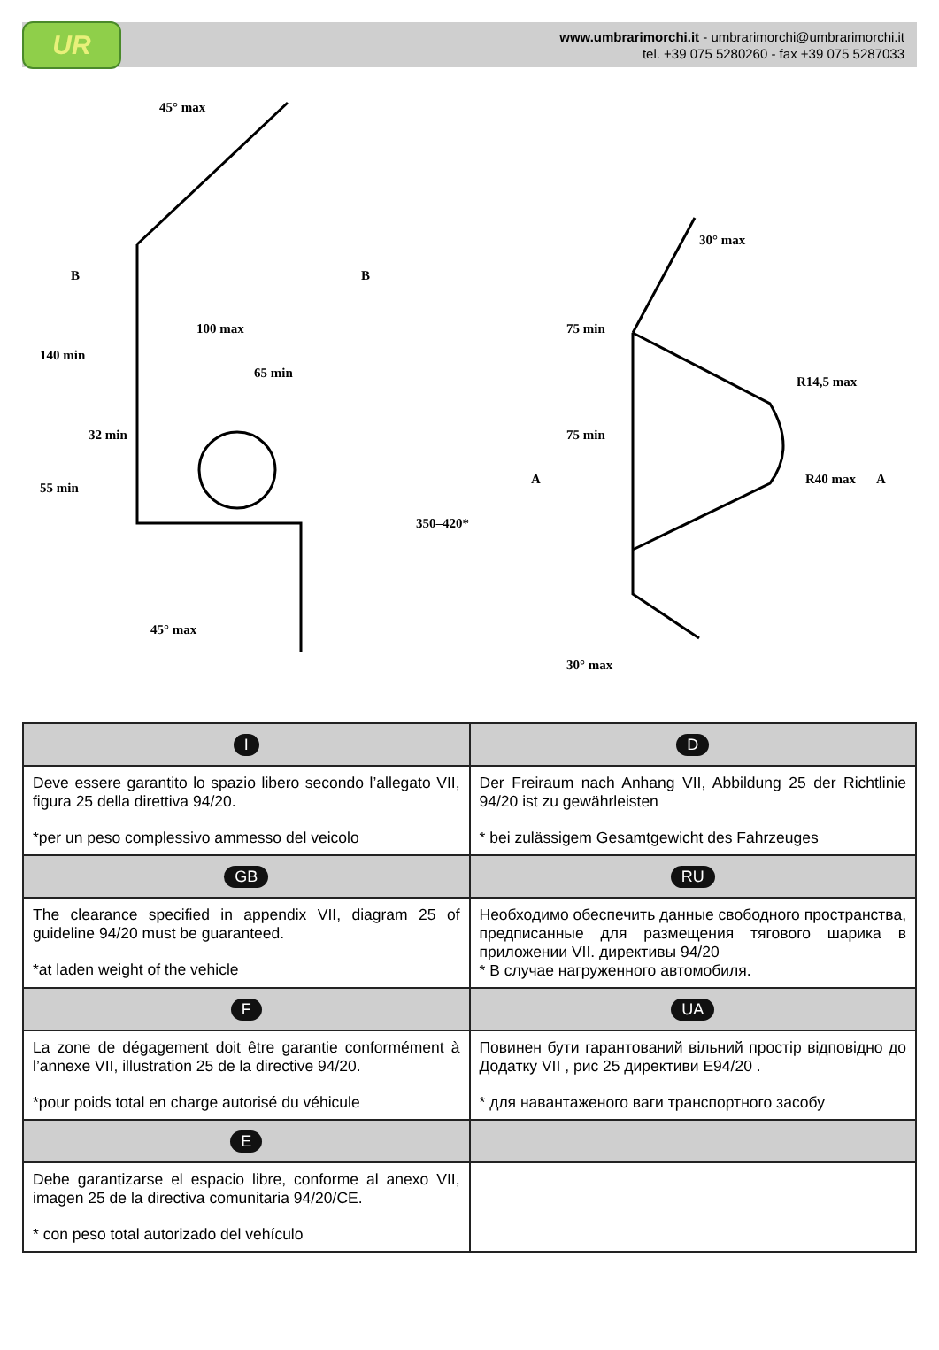UR
www.umbrarimorchi.it - umbrarimorchi@umbrarimorchi.it
tel. +39 075 5280260 - fax +39 075 5287033
B
B
100 max
65 min
45° max
30° max
R14,5 max
R40 max
A
A
30° max
45° max
140 min
55 min
32 min
75 min
75 min
350–420*
| I | D |
| Deve essere garantito lo spazio libero secondo l’allegato VII, figura 25 della direttiva 94/20. *per un peso complessivo ammesso del veicolo | Der Freiraum nach Anhang VII, Abbildung 25 der Richtlinie 94/20 ist zu gewährleisten * bei zulässigem Gesamtgewicht des Fahrzeuges |
| GB | RU |
| The clearance specified in appendix VII, diagram 25 of guideline 94/20 must be guaranteed. *at laden weight of the vehicle | Необходимо обеспечить данные свободного пространства, предписанные для размещения тягового шарика в приложении VII. директивы 94/20 * В случае нагруженного автомобиля. |
| F | UA |
| La zone de dégagement doit être garantie conformément à l’annexe VII, illustration 25 de la directive 94/20. *pour poids total en charge autorisé du véhicule | Повинен бути гарантований вільний простір відповідно до Додатку VII , рис 25 директиви E94/20 . * для навантаженого ваги транспортного засобу |
| E | |
| Debe garantizarse el espacio libre, conforme al anexo VII, imagen 25 de la directiva comunitaria 94/20/CE. * con peso total autorizado del vehículo | |